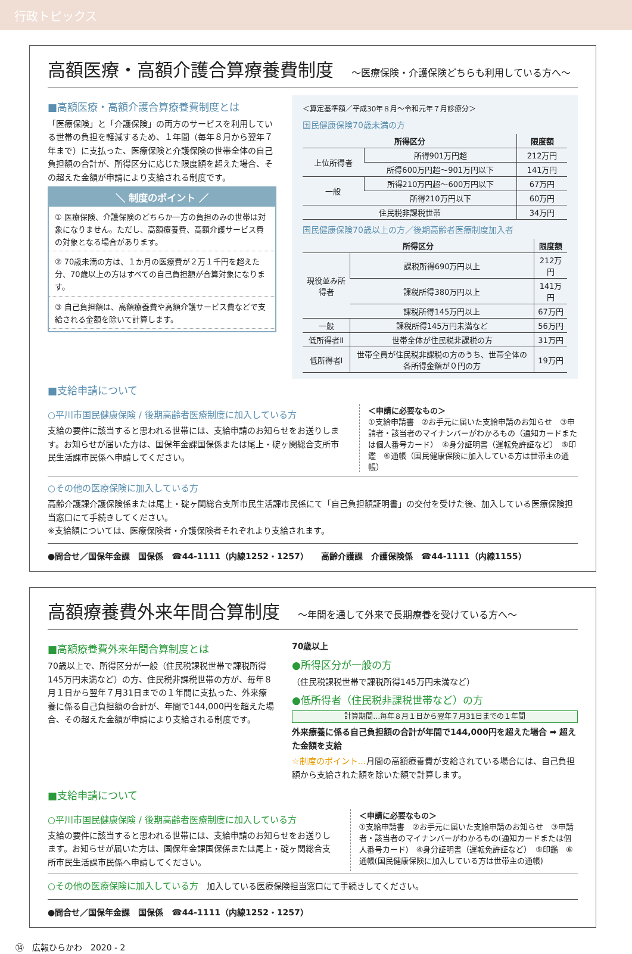行政トピックス
高額医療・高額介護合算療養費制度 ～医療保険・介護保険どちらも利用している方へ～
■高額医療・高額介護合算療養費制度とは
「医療保険」と「介護保険」の両方のサービスを利用している世帯の負担を軽減するため、１年間（毎年８月から翌年７年まで）に支払った、医療保険と介護保険の世帯全体の自己負担額の合計が、所得区分に応じた限度額を超えた場合、その超えた金額が申請により支給される制度です。
＼ 制度のポイント ／
① 医療保険、介護保険のどちらか一方の負担のみの世帯は対象になりません。ただし、高額療養費、高額介護サービス費の対象となる場合があります。
② 70歳未満の方は、１か月の医療費が２万１千円を超えた分、70歳以上の方はすべての自己負担額が合算対象になります。
③ 自己負担額は、高額療養費や高額介護サービス費などで支給される金額を除いて計算します。
＜算定基準額／平成30年８月～令和元年７月診療分＞
国民健康保険70歳未満の方
| 所得区分 | | 限度額 |
| --- | --- | --- |
| 上位所得者 | 所得901万円超 | 212万円 |
| | 所得600万円超～901万円以下 | 141万円 |
| 一般 | 所得210万円超～600万円以下 | 67万円 |
| | 所得210万円以下 | 60万円 |
| 住民税非課税世帯 | | 34万円 |
国民健康保険70歳以上の方／後期高齢者医療制度加入者
| 所得区分 | | 限度額 |
| --- | --- | --- |
| 現役並み所得者 | 課税所得690万円以上 | 212万円 |
| | 課税所得380万円以上 | 141万円 |
| | 課税所得145万円以上 | 67万円 |
| 一般 | 課税所得145万円未満など | 56万円 |
| 低所得者Ⅱ | 世帯全体が住民税非課税の方 | 31万円 |
| 低所得者Ⅰ | 世帯全員が住民税非課税の方のうち、世帯全体の各所得金額が０円の方 | 19万円 |
■支給申請について
○平川市国民健康保険 / 後期高齢者医療制度に加入している方
支給の要件に該当すると思われる世帯には、支給申請のお知らせをお送りします。お知らせが届いた方は、国保年金課国保係または尾上・碇ヶ関総合支所市民生活課市民係へ申請してください。
＜申請に必要なもの＞
①支給申請書　②お手元に届いた支給申請のお知らせ　③申請者・該当者のマイナンバーがわかるもの（通知カードまたは個人番号カード）　④身分証明書（運転免許証など）　⑤印鑑　⑥通帳（国民健康保険に加入している方は世帯主の通帳）
○その他の医療保険に加入している方
高齢介護課介護保険係または尾上・碇ヶ関総合支所市民生活課市民係にて「自己負担額証明書」の交付を受けた後、加入している医療保険担当窓口にて手続きしてください。
※支給額については、医療保険者・介護保険者それぞれより支給されます。
●問合せ／国保年金課　国保係　☎44-1111（内線1252・1257）　　高齢介護課　介護保険係　☎44-1111（内線1155）
高額療養費外来年間合算制度 ～年間を通して外来で長期療養を受けている方へ～
■高額療養費外来年間合算制度とは
70歳以上で、所得区分が一般（住民税課税世帯で課税所得145万円未満など）の方、住民税非課税世帯の方が、毎年８月１日から翌年７月31日までの１年間に支払った、外来療養に係る自己負担額の合計が、年間で144,000円を超えた場合、その超えた金額が申請により支給される制度です。
70歳以上
●所得区分が一般の方
（住民税課税世帯で課税所得145万円未満など）
●低所得者（住民税非課税世帯など）の方
計算期間…毎年８月１日から翌年７月31日までの１年間
外来療養に係る自己負担額の合計が年間で144,000円を超えた場合 ➡ 超えた金額を支給
☆制度のポイント…月間の高額療養費が支給されている場合には、自己負担額から支給された額を除いた額で計算します。
■支給申請について
○平川市国民健康保険 / 後期高齢者医療制度に加入している方
支給の要件に該当すると思われる世帯には、支給申請のお知らせをお送りします。お知らせが届いた方は、国保年金課国保係または尾上・碇ヶ関総合支所市民生活課市民係へ申請してください。
＜申請に必要なもの＞
①支給申請書　②お手元に届いた支給申請のお知らせ　③申請者・該当者のマイナンバーがわかるもの(通知カードまたは個人番号カード)　④身分証明書（運転免許証など）　⑤印鑑　⑥通帳(国民健康保険に加入している方は世帯主の通帳)
○その他の医療保険に加入している方　加入している医療保険担当窓口にて手続きしてください。
●問合せ／国保年金課　国保係　☎44-1111（内線1252・1257）
⑭　広報ひらかわ　2020 - 2